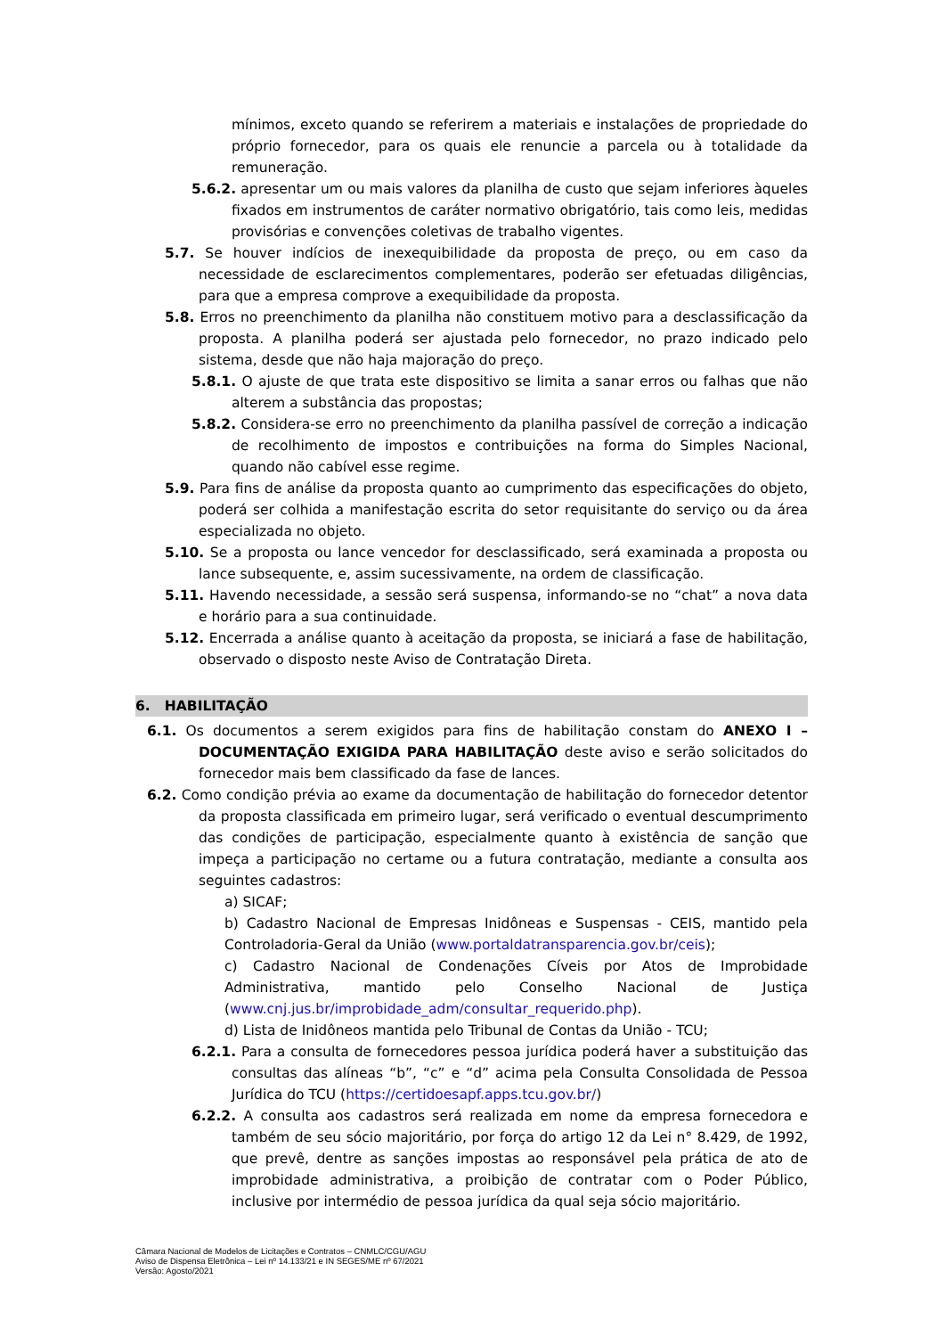mínimos, exceto quando se referirem a materiais e instalações de propriedade do próprio fornecedor, para os quais ele renuncie a parcela ou à totalidade da remuneração.
5.6.2. apresentar um ou mais valores da planilha de custo que sejam inferiores àqueles fixados em instrumentos de caráter normativo obrigatório, tais como leis, medidas provisórias e convenções coletivas de trabalho vigentes.
5.7. Se houver indícios de inexequibilidade da proposta de preço, ou em caso da necessidade de esclarecimentos complementares, poderão ser efetuadas diligências, para que a empresa comprove a exequibilidade da proposta.
5.8. Erros no preenchimento da planilha não constituem motivo para a desclassificação da proposta. A planilha poderá ser ajustada pelo fornecedor, no prazo indicado pelo sistema, desde que não haja majoração do preço.
5.8.1. O ajuste de que trata este dispositivo se limita a sanar erros ou falhas que não alterem a substância das propostas;
5.8.2. Considera-se erro no preenchimento da planilha passível de correção a indicação de recolhimento de impostos e contribuições na forma do Simples Nacional, quando não cabível esse regime.
5.9. Para fins de análise da proposta quanto ao cumprimento das especificações do objeto, poderá ser colhida a manifestação escrita do setor requisitante do serviço ou da área especializada no objeto.
5.10. Se a proposta ou lance vencedor for desclassificado, será examinada a proposta ou lance subsequente, e, assim sucessivamente, na ordem de classificação.
5.11. Havendo necessidade, a sessão será suspensa, informando-se no “chat” a nova data e horário para a sua continuidade.
5.12. Encerrada a análise quanto à aceitação da proposta, se iniciará a fase de habilitação, observado o disposto neste Aviso de Contratação Direta.
6. HABILITAÇÃO
6.1. Os documentos a serem exigidos para fins de habilitação constam do ANEXO I – DOCUMENTAÇÃO EXIGIDA PARA HABILITAÇÃO deste aviso e serão solicitados do fornecedor mais bem classificado da fase de lances.
6.2. Como condição prévia ao exame da documentação de habilitação do fornecedor detentor da proposta classificada em primeiro lugar, será verificado o eventual descumprimento das condições de participação, especialmente quanto à existência de sanção que impeça a participação no certame ou a futura contratação, mediante a consulta aos seguintes cadastros:
a) SICAF;
b) Cadastro Nacional de Empresas Inidôneas e Suspensas - CEIS, mantido pela Controladoria-Geral da União (www.portaldatransparencia.gov.br/ceis);
c) Cadastro Nacional de Condenações Cíveis por Atos de Improbidade Administrativa, mantido pelo Conselho Nacional de Justiça (www.cnj.jus.br/improbidade_adm/consultar_requerido.php).
d) Lista de Inidôneos mantida pelo Tribunal de Contas da União - TCU;
6.2.1. Para a consulta de fornecedores pessoa jurídica poderá haver a substituição das consultas das alíneas “b”, “c” e “d” acima pela Consulta Consolidada de Pessoa Jurídica do TCU (https://certidoesapf.apps.tcu.gov.br/)
6.2.2. A consulta aos cadastros será realizada em nome da empresa fornecedora e também de seu sócio majoritário, por força do artigo 12 da Lei n° 8.429, de 1992, que prevê, dentre as sanções impostas ao responsável pela prática de ato de improbidade administrativa, a proibição de contratar com o Poder Público, inclusive por intermédio de pessoa jurídica da qual seja sócio majoritário.
Câmara Nacional de Modelos de Licitações e Contratos – CNMLC/CGU/AGU
Aviso de Dispensa Eletrônica – Lei nº 14.133/21 e IN SEGES/ME nº 67/2021
Versão: Agosto/2021